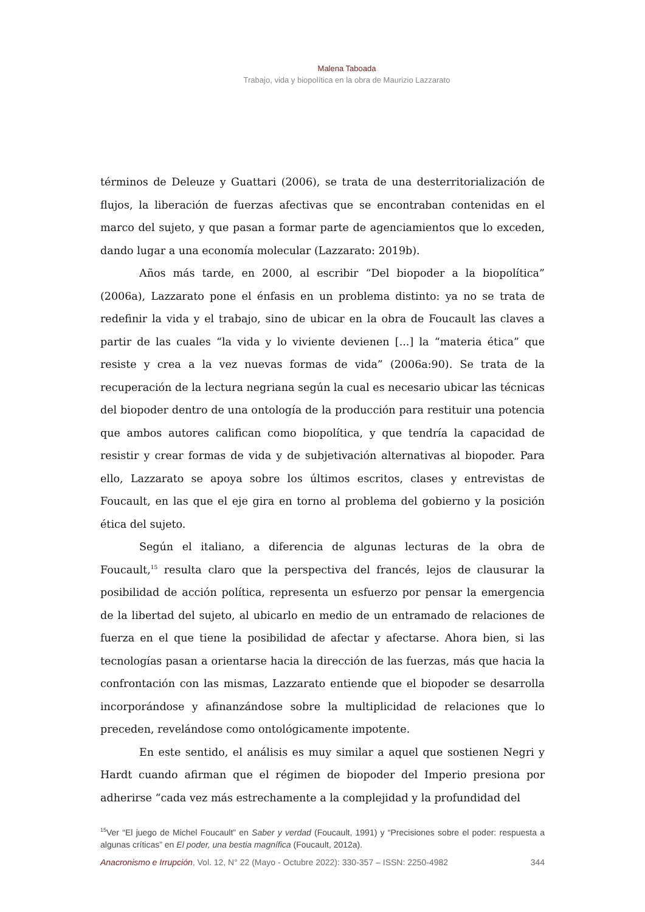Malena Taboada
Trabajo, vida y biopolítica en la obra de Maurizio Lazzarato
términos de Deleuze y Guattari (2006), se trata de una desterritorialización de flujos, la liberación de fuerzas afectivas que se encontraban contenidas en el marco del sujeto, y que pasan a formar parte de agenciamientos que lo exceden, dando lugar a una economía molecular (Lazzarato: 2019b).
Años más tarde, en 2000, al escribir “Del biopoder a la biopolítica” (2006a), Lazzarato pone el énfasis en un problema distinto: ya no se trata de redefinir la vida y el trabajo, sino de ubicar en la obra de Foucault las claves a partir de las cuales “la vida y lo viviente devienen [...] la “materia ética” que resiste y crea a la vez nuevas formas de vida” (2006a:90). Se trata de la recuperación de la lectura negriana según la cual es necesario ubicar las técnicas del biopoder dentro de una ontología de la producción para restituir una potencia que ambos autores califican como biopolítica, y que tendría la capacidad de resistir y crear formas de vida y de subjetivación alternativas al biopoder. Para ello, Lazzarato se apoya sobre los últimos escritos, clases y entrevistas de Foucault, en las que el eje gira en torno al problema del gobierno y la posición ética del sujeto.
Según el italiano, a diferencia de algunas lecturas de la obra de Foucault,<sup>15</sup> resulta claro que la perspectiva del francés, lejos de clausurar la posibilidad de acción política, representa un esfuerzo por pensar la emergencia de la libertad del sujeto, al ubicarlo en medio de un entramado de relaciones de fuerza en el que tiene la posibilidad de afectar y afectarse. Ahora bien, si las tecnologías pasan a orientarse hacia la dirección de las fuerzas, más que hacia la confrontación con las mismas, Lazzarato entiende que el biopoder se desarrolla incorporándose y afinanzándose sobre la multiplicidad de relaciones que lo preceden, revelándose como ontológicamente impotente.
En este sentido, el análisis es muy similar a aquel que sostienen Negri y Hardt cuando afirman que el régimen de biopoder del Imperio presiona por adherirse “cada vez más estrechamente a la complejidad y la profundidad del
<sup>15</sup> Ver “El juego de Michel Foucault” en Saber y verdad (Foucault, 1991) y “Precisiones sobre el poder: respuesta a algunas críticas” en El poder, una bestia magnífica (Foucault, 2012a).
Anacronismo e Irrupción, Vol. 12, N° 22 (Mayo - Octubre 2022): 330-357 – ISSN: 2250-4982 344